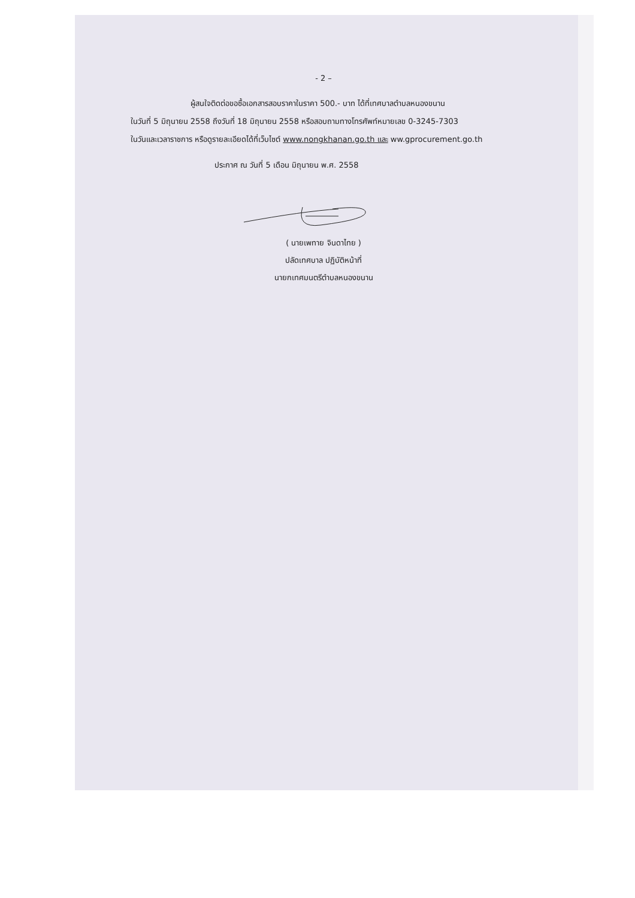- 2 –
ผู้สนใจติดต่อขอซื้อเอกสารสอบราคาในราคา 500.- บาท ได้ที่เทศบาลตำบลหนองขนาน
ในวันที่ 5 มิถุนายน 2558 ถึงวันที่ 18 มิถุนายน 2558 หรือสอบถามทางโทรศัพท์หมายเลข 0-3245-7303
ในวันและเวลาราชการ หรือดูรายละเอียดได้ที่เว็บไซต์ www.nongkhanan.go.th และ ww.gprocurement.go.th
ประกาศ ณ วันที่ 5 เดือน มิถุนายน พ.ศ. 2558
( นายเพทาย จินดาไทย )
ปลัดเทศบาล ปฏิบัติหน้าที่
นายกเทศมนตรีตำบลหนองขนาน